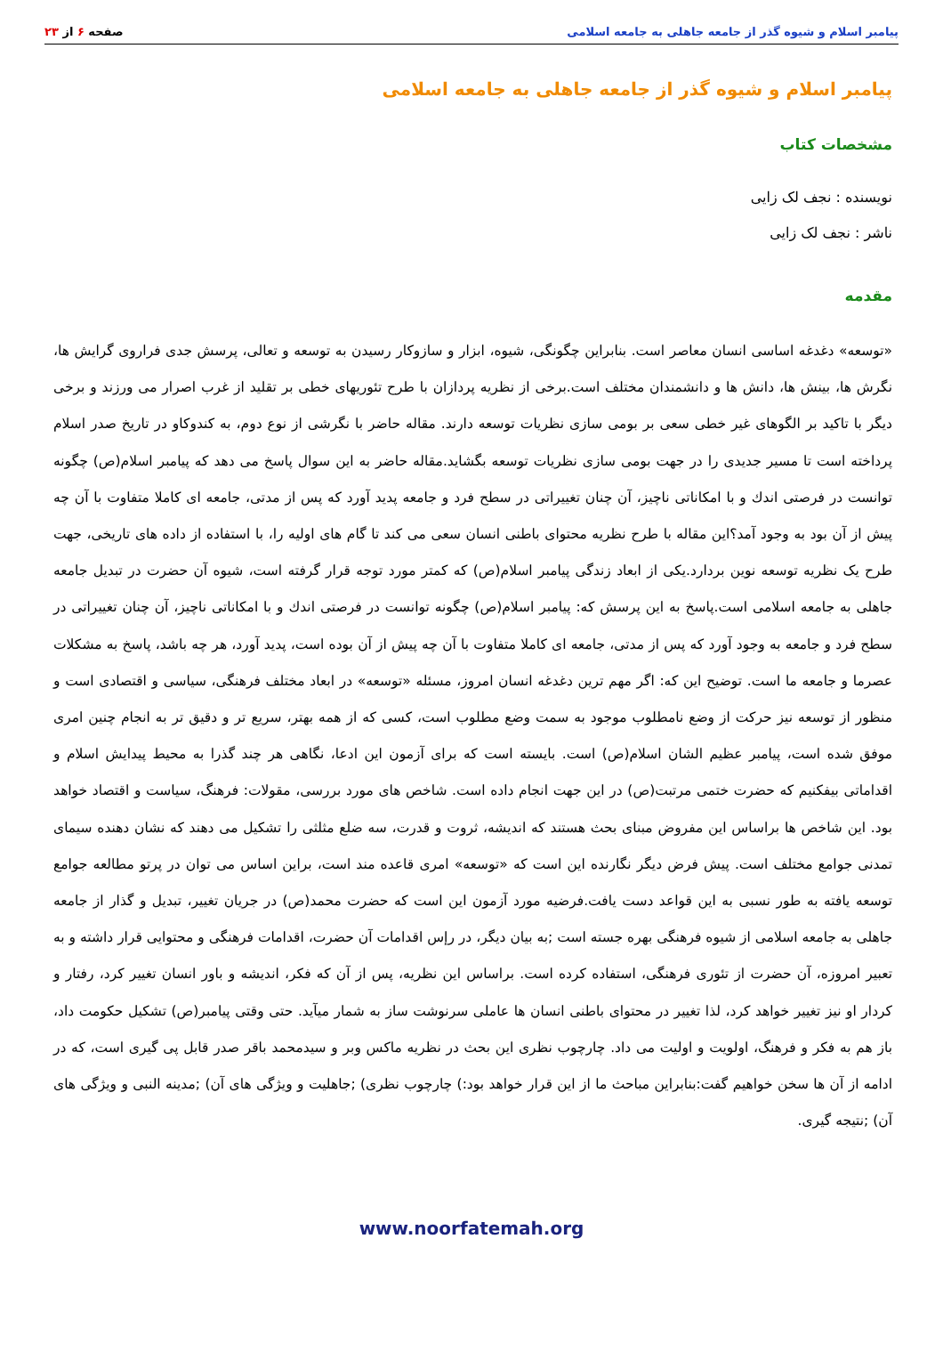پیامبر اسلام و شیوه گذر از جامعه جاهلی به جامعه اسلامی
صفحه ۶ از ۲۳
پیامبر اسلام و شیوه گذر از جامعه جاهلی به جامعه اسلامی
مشخصات کتاب
نویسنده : نجف لک زایی
ناشر : نجف لک زایی
مقدمه
«توسعه» دغدغه اساسی انسان معاصر است. بنابراین چگونگی، شیوه، ابزار و سازوکار رسیدن به توسعه و تعالی، پرسش جدی فراروی گرایش ها، نگرش ها، بینش ها، دانش ها و دانشمندان مختلف است.برخی از نظریه پردازان با طرح تئوریهای خطی بر تقلید از غرب اصرار می ورزند و برخی دیگر با تاکید بر الگوهای غیر خطی سعی بر بومی سازی نظریات توسعه دارند. مقاله حاضر با نگرشی از نوع دوم، به کندوکاو در تاریخ صدر اسلام پرداخته است تا مسیر جدیدی را در جهت بومی سازی نظریات توسعه بگشاید.مقاله حاضر به این سوال پاسخ می دهد که پیامبر اسلام(ص) چگونه توانست در فرصتی اندك و با امکاناتی ناچیز، آن چنان تغییراتی در سطح فرد و جامعه پدید آورد که پس از مدتی، جامعه ای کاملا متفاوت با آن چه پیش از آن بود به وجود آمد؟این مقاله با طرح نظریه محتوای باطنی انسان سعی می کند تا گام های اولیه را، با استفاده از داده های تاریخی، جهت طرح یک نظریه توسعه نوین بردارد.یکی از ابعاد زندگی پیامبر اسلام(ص) که کمتر مورد توجه قرار گرفته است، شیوه آن حضرت در تبدیل جامعه جاهلی به جامعه اسلامی است.پاسخ به این پرسش که: پیامبر اسلام(ص) چگونه توانست در فرصتی اندك و با امکاناتی ناچیز، آن چنان تغییراتی در سطح فرد و جامعه به وجود آورد که پس از مدتی، جامعه ای کاملا متفاوت با آن چه پیش از آن بوده است، پدید آورد، هر چه باشد، پاسخ به مشکلات عصرما و جامعه ما است. توضیح این که: اگر مهم ترین دغدغه انسان امروز، مسئله «توسعه» در ابعاد مختلف فرهنگی، سیاسی و اقتصادی است و منظور از توسعه نیز حرکت از وضع نامطلوب موجود به سمت وضع مطلوب است، کسی که از همه بهتر، سریع تر و دقیق تر به انجام چنین امری موفق شده است، پیامبر عظیم الشان اسلام(ص) است. بایسته است که برای آزمون این ادعا، نگاهی هر چند گذرا به محیط پیدایش اسلام و اقداماتی بیفکنیم که حضرت ختمی مرتبت(ص) در این جهت انجام داده است. شاخص های مورد بررسی، مقولات: فرهنگ، سیاست و اقتصاد خواهد بود. این شاخص ها براساس این مفروض مبنای بحث هستند که اندیشه، ثروت و قدرت، سه ضلع مثلثی را تشکیل می دهند که نشان دهنده سیمای تمدنی جوامع مختلف است. پیش فرض دیگر نگارنده این است که «توسعه» امری قاعده مند است، براین اساس می توان در پرتو مطالعه جوامع توسعه یافته به طور نسبی به این قواعد دست یافت.فرضیه مورد آزمون این است که حضرت محمد(ص) در جریان تغییر، تبدیل و گذار از جامعه جاهلی به جامعه اسلامی از شیوه فرهنگی بهره جسته است ;به بیان دیگر، در رإس اقدامات آن حضرت، اقدامات فرهنگی و محتوایی قرار داشته و به تعبیر امروزه، آن حضرت از تئوری فرهنگی، استفاده کرده است. براساس این نظریه، پس از آن که فکر، اندیشه و باور انسان تغییر کرد، رفتار و کردار او نیز تغییر خواهد کرد، لذا تغییر در محتوای باطنی انسان ها عاملی سرنوشت ساز به شمار میآید. حتی وقتی پیامبر(ص) تشکیل حکومت داد، باز هم به فکر و فرهنگ، اولویت و اولیت می داد. چارچوب نظری این بحث در نظریه ماکس وبر و سیدمحمد باقر صدر قابل پی گیری است، که در ادامه از آن ها سخن خواهیم گفت:بنابراین مباحث ما از این قرار خواهد بود:) چارچوب نظری) ;جاهلیت و ویژگی های آن) ;مدینه النبی و ویژگی های آن) ;نتیجه گیری.
www.noorfatemah.org